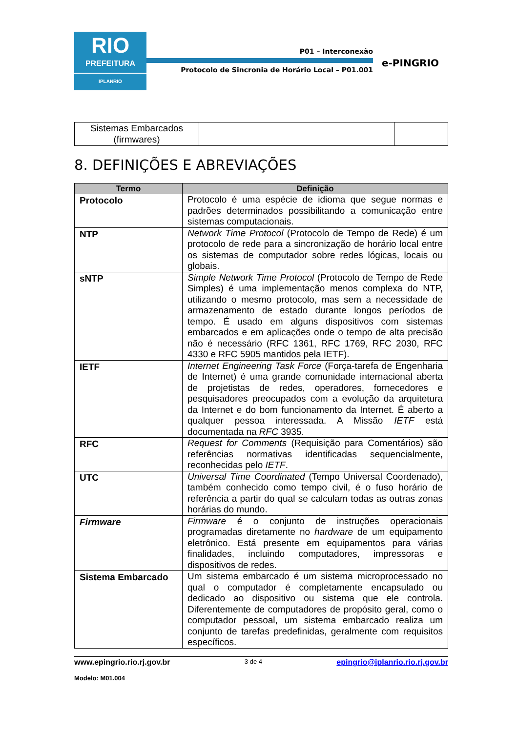RIO
PREFEITURA
IPLANRIO
P01 – Interconexão
Protocolo de Sincronia de Horário Local – P01.001
e-PINGRIO
| Sistemas Embarcados (firmwares) | | |
8. DEFINIÇÕES E ABREVIAÇÕES
| Termo | Definição |
| --- | --- |
| Protocolo | Protocolo é uma espécie de idioma que segue normas e padrões determinados possibilitando a comunicação entre sistemas computacionais. |
| NTP | Network Time Protocol (Protocolo de Tempo de Rede) é um protocolo de rede para a sincronização de horário local entre os sistemas de computador sobre redes lógicas, locais ou globais. |
| sNTP | Simple Network Time Protocol (Protocolo de Tempo de Rede Simples) é uma implementação menos complexa do NTP, utilizando o mesmo protocolo, mas sem a necessidade de armazenamento de estado durante longos períodos de tempo. É usado em alguns dispositivos com sistemas embarcados e em aplicações onde o tempo de alta precisão não é necessário (RFC 1361, RFC 1769, RFC 2030, RFC 4330 e RFC 5905 mantidos pela IETF). |
| IETF | Internet Engineering Task Force (Força-tarefa de Engenharia de Internet) é uma grande comunidade internacional aberta de projetistas de redes, operadores, fornecedores e pesquisadores preocupados com a evolução da arquitetura da Internet e do bom funcionamento da Internet. É aberto a qualquer pessoa interessada. A Missão IETF está documentada na RFC 3935. |
| RFC | Request for Comments (Requisição para Comentários) são referências normativas identificadas sequencialmente, reconhecidas pelo IETF . |
| UTC | Universal Time Coordinated (Tempo Universal Coordenado), também conhecido como tempo civil, é o fuso horário de referência a partir do qual se calculam todas as outras zonas horárias do mundo. |
| Firmware | Firmware é o conjunto de instruções operacionais programadas diretamente no hardware de um equipamento eletrônico. Está presente em equipamentos para várias finalidades, incluindo computadores, impressoras e dispositivos de redes. |
| Sistema Embarcado | Um sistema embarcado é um sistema microprocessado no qual o computador é completamente encapsulado ou dedicado ao dispositivo ou sistema que ele controla. Diferentemente de computadores de propósito geral, como o computador pessoal, um sistema embarcado realiza um conjunto de tarefas predefinidas, geralmente com requisitos específicos. |
www.epingrio.rio.rj.gov.br 3 de 4 epingrio@iplanrio.rio.rj.gov.br
Modelo: M01.004